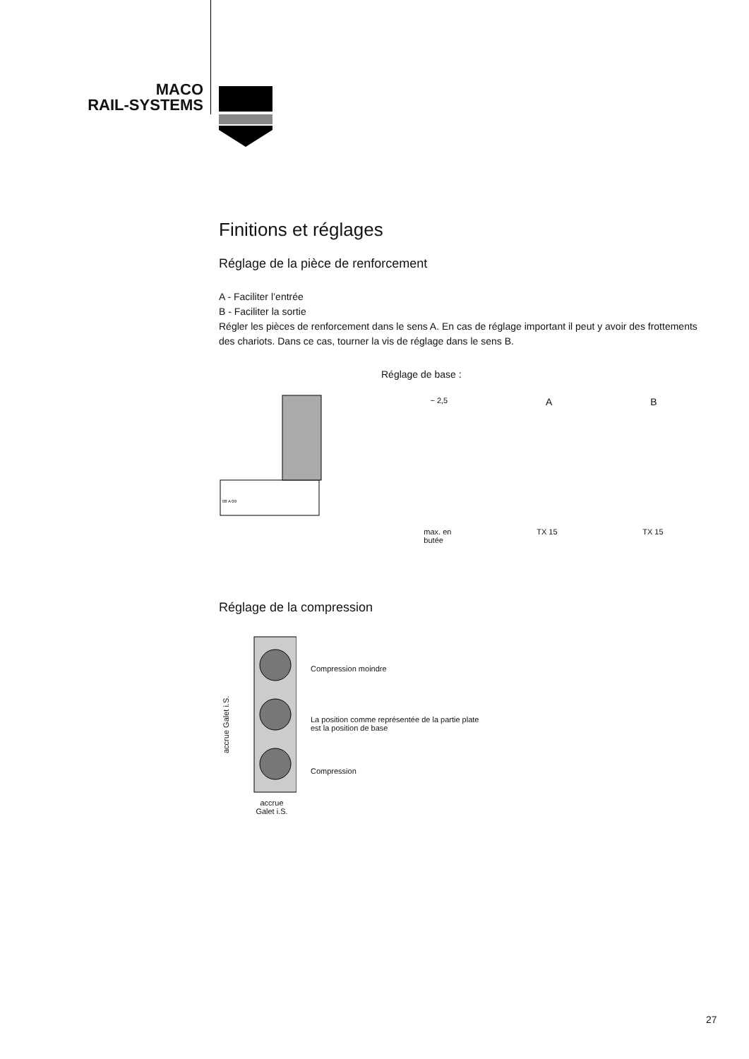MACO
RAIL-SYSTEMS
Finitions et réglages
Réglage de la pièce de renforcement
A - Faciliter l’entrée
B - Faciliter la sortie
Régler les pièces de renforcement dans le sens A. En cas de réglage important il peut y avoir des frottements des chariots. Dans ce cas, tourner la vis de réglage dans le sens B.
08 A 09
Réglage de base :
~ 2,5 A B
max. en
butée TX 15 TX 15
Réglage de la compression
accrue Galet i.S.
accrue
Galet i.S.
Compression moindre
La position comme représentée de la partie plate
est la position de base
Compression
27